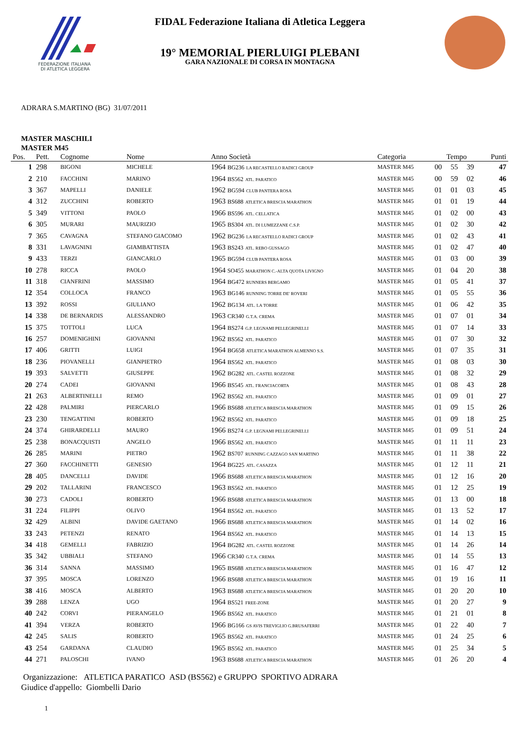FEDERAZIONE ITALIANA
DI ATLETICA LEGGERA
FIDAL Federazione Italiana di Atletica Leggera
19° MEMORIAL PIERLUIGI PLEBANI
GARA NAZIONALE DI CORSA IN MONTAGNA
ADRARA S.MARTINO (BG) 31/07/2011
MASTER MASCHILI
MASTER M45
| Pos. | Pett. | Cognome | Nome | Anno Società | Categoria | Tempo | | | Punti |
| --- | --- | --- | --- | --- | --- | --- | --- | --- | --- |
| 1 | 298 | BIGONI | MICHELE | 1964 BG236 LA RECASTELLO RADICI GROUP | MASTER M45 | 00 | 55 | 39 | 47 |
| 2 | 210 | FACCHINI | MARINO | 1964 BS562 ATL. PARATICO | MASTER M45 | 00 | 59 | 02 | 46 |
| 3 | 367 | MAPELLI | DANIELE | 1962 BG594 CLUB PANTERA ROSA | MASTER M45 | 01 | 01 | 03 | 45 |
| 4 | 312 | ZUCCHINI | ROBERTO | 1963 BS688 ATLETICA BRESCIA MARATHON | MASTER M45 | 01 | 01 | 19 | 44 |
| 5 | 349 | VITTONI | PAOLO | 1966 BS596 ATL. CELLATICA | MASTER M45 | 01 | 02 | 00 | 43 |
| 6 | 305 | MURARI | MAURIZIO | 1965 BS304 ATL. DI LUMEZZANE C.S.P. | MASTER M45 | 01 | 02 | 30 | 42 |
| 7 | 365 | CAVAGNA | STEFANO GIACOMO | 1962 BG236 LA RECASTELLO RADICI GROUP | MASTER M45 | 01 | 02 | 43 | 41 |
| 8 | 331 | LAVAGNINI | GIAMBATTISTA | 1963 BS243 ATL. REBO GUSSAGO | MASTER M45 | 01 | 02 | 47 | 40 |
| 9 | 433 | TERZI | GIANCARLO | 1965 BG594 CLUB PANTERA ROSA | MASTER M45 | 01 | 03 | 00 | 39 |
| 10 | 278 | RICCA | PAOLO | 1964 SO455 MARATHON C.-ALTA QUOTA LIVIGNO | MASTER M45 | 01 | 04 | 20 | 38 |
| 11 | 318 | CIANFRINI | MASSIMO | 1964 BG472 RUNNERS BERGAMO | MASTER M45 | 01 | 05 | 41 | 37 |
| 12 | 354 | COLLOCA | FRANCO | 1963 BG146 RUNNING TORRE DE' ROVERI | MASTER M45 | 01 | 05 | 55 | 36 |
| 13 | 392 | ROSSI | GIULIANO | 1962 BG134 ATL. LA TORRE | MASTER M45 | 01 | 06 | 42 | 35 |
| 14 | 338 | DE BERNARDIS | ALESSANDRO | 1963 CR340 G.T.A. CREMA | MASTER M45 | 01 | 07 | 01 | 34 |
| 15 | 375 | TOTTOLI | LUCA | 1964 BS274 G.P. LEGNAMI PELLEGRINELLI | MASTER M45 | 01 | 07 | 14 | 33 |
| 16 | 257 | DOMENIGHINI | GIOVANNI | 1962 BS562 ATL. PARATICO | MASTER M45 | 01 | 07 | 30 | 32 |
| 17 | 406 | GRITTI | LUIGI | 1964 BG658 ATLETICA MARATHON ALMENNO S.S. | MASTER M45 | 01 | 07 | 35 | 31 |
| 18 | 236 | PIOVANELLI | GIANPIETRO | 1964 BS562 ATL. PARATICO | MASTER M45 | 01 | 08 | 03 | 30 |
| 19 | 393 | SALVETTI | GIUSEPPE | 1962 BG282 ATL. CASTEL ROZZONE | MASTER M45 | 01 | 08 | 32 | 29 |
| 20 | 274 | CADEI | GIOVANNI | 1966 BS545 ATL. FRANCIACORTA | MASTER M45 | 01 | 08 | 43 | 28 |
| 21 | 263 | ALBERTINELLI | REMO | 1962 BS562 ATL. PARATICO | MASTER M45 | 01 | 09 | 01 | 27 |
| 22 | 428 | PALMIRI | PIERCARLO | 1966 BS688 ATLETICA BRESCIA MARATHON | MASTER M45 | 01 | 09 | 15 | 26 |
| 23 | 230 | TENGATTINI | ROBERTO | 1962 BS562 ATL. PARATICO | MASTER M45 | 01 | 09 | 18 | 25 |
| 24 | 374 | GHIRARDELLI | MAURO | 1966 BS274 G.P. LEGNAMI PELLEGRINELLI | MASTER M45 | 01 | 09 | 51 | 24 |
| 25 | 238 | BONACQUISTI | ANGELO | 1966 BS562 ATL. PARATICO | MASTER M45 | 01 | 11 | 11 | 23 |
| 26 | 285 | MARINI | PIETRO | 1962 BS707 RUNNING CAZZAGO SAN MARTINO | MASTER M45 | 01 | 11 | 38 | 22 |
| 27 | 360 | FACCHINETTI | GENESIO | 1964 BG225 ATL. CASAZZA | MASTER M45 | 01 | 12 | 11 | 21 |
| 28 | 405 | DANCELLI | DAVIDE | 1966 BS688 ATLETICA BRESCIA MARATHON | MASTER M45 | 01 | 12 | 16 | 20 |
| 29 | 202 | TALLARINI | FRANCESCO | 1963 BS562 ATL. PARATICO | MASTER M45 | 01 | 12 | 25 | 19 |
| 30 | 273 | CADOLI | ROBERTO | 1966 BS688 ATLETICA BRESCIA MARATHON | MASTER M45 | 01 | 13 | 00 | 18 |
| 31 | 224 | FILIPPI | OLIVO | 1964 BS562 ATL. PARATICO | MASTER M45 | 01 | 13 | 52 | 17 |
| 32 | 429 | ALBINI | DAVIDE GAETANO | 1966 BS688 ATLETICA BRESCIA MARATHON | MASTER M45 | 01 | 14 | 02 | 16 |
| 33 | 243 | PETENZI | RENATO | 1964 BS562 ATL. PARATICO | MASTER M45 | 01 | 14 | 13 | 15 |
| 34 | 418 | GEMELLI | FABRIZIO | 1964 BG282 ATL. CASTEL ROZZONE | MASTER M45 | 01 | 14 | 26 | 14 |
| 35 | 342 | UBBIALI | STEFANO | 1966 CR340 G.T.A. CREMA | MASTER M45 | 01 | 14 | 55 | 13 |
| 36 | 314 | SANNA | MASSIMO | 1965 BS688 ATLETICA BRESCIA MARATHON | MASTER M45 | 01 | 16 | 47 | 12 |
| 37 | 395 | MOSCA | LORENZO | 1966 BS688 ATLETICA BRESCIA MARATHON | MASTER M45 | 01 | 19 | 16 | 11 |
| 38 | 416 | MOSCA | ALBERTO | 1963 BS688 ATLETICA BRESCIA MARATHON | MASTER M45 | 01 | 20 | 20 | 10 |
| 39 | 288 | LENZA | UGO | 1964 BS521 FREE-ZONE | MASTER M45 | 01 | 20 | 27 | 9 |
| 40 | 242 | CORVI | PIERANGELO | 1966 BS562 ATL. PARATICO | MASTER M45 | 01 | 21 | 01 | 8 |
| 41 | 394 | VERZA | ROBERTO | 1966 BG166 GS AVIS TREVIGLIO G.BRUSAFERRI | MASTER M45 | 01 | 22 | 40 | 7 |
| 42 | 245 | SALIS | ROBERTO | 1965 BS562 ATL. PARATICO | MASTER M45 | 01 | 24 | 25 | 6 |
| 43 | 254 | GARDANA | CLAUDIO | 1965 BS562 ATL. PARATICO | MASTER M45 | 01 | 25 | 34 | 5 |
| 44 | 271 | PALOSCHI | IVANO | 1963 BS688 ATLETICA BRESCIA MARATHON | MASTER M45 | 01 | 26 | 20 | 4 |
Organizzazione: ATLETICA PARATICO ASD (BS562) e GRUPPO SPORTIVO ADRARA
Giudice d'appello: Giombelli Dario
1